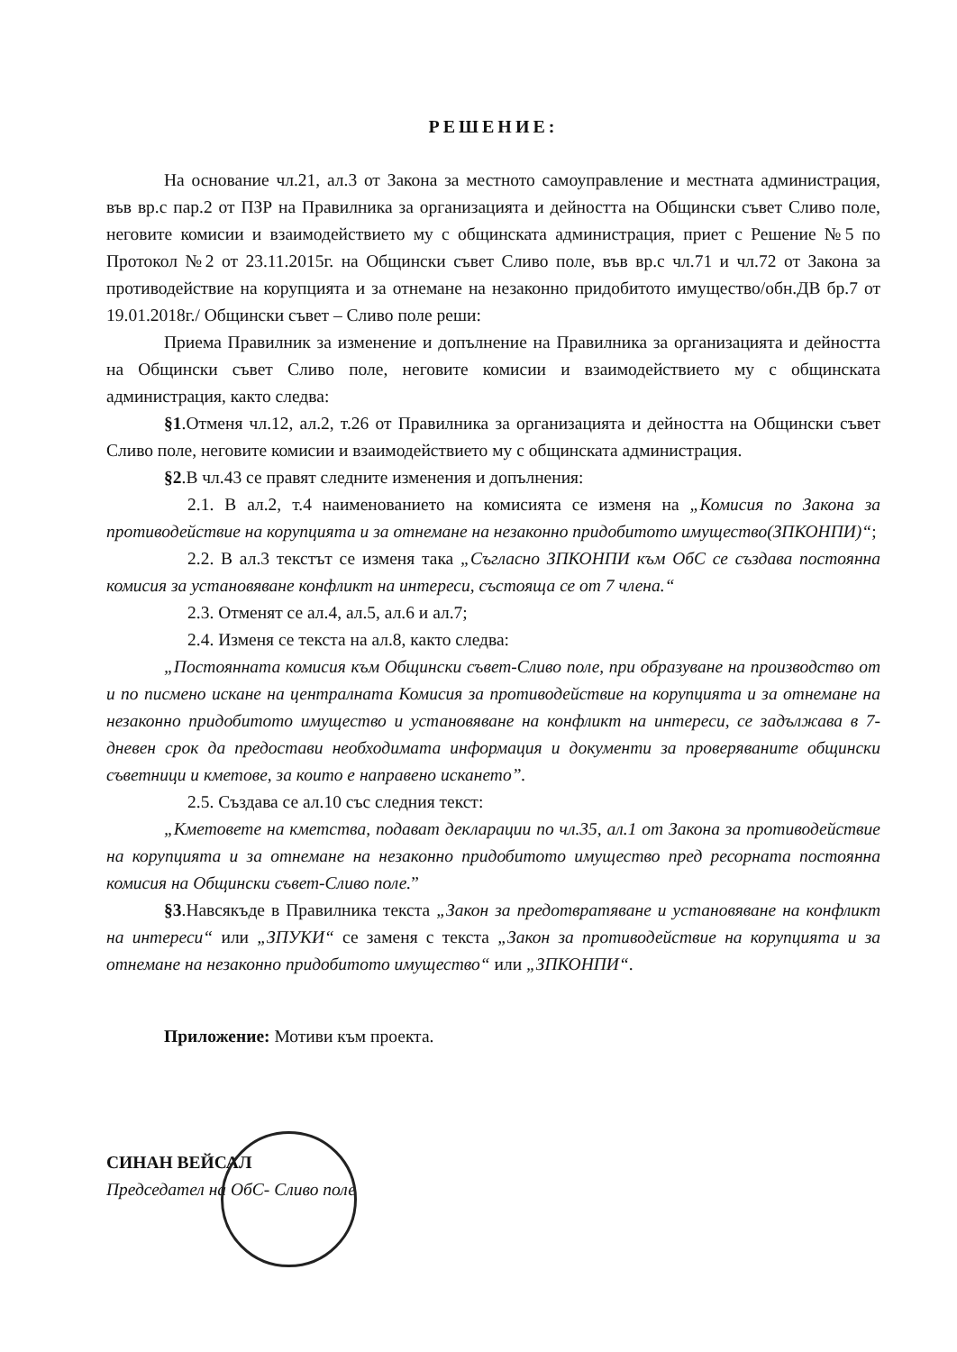РЕШЕНИЕ:
На основание чл.21, ал.3 от Закона за местното самоуправление и местната администрация, във вр.с пар.2 от ПЗР на Правилника за организацията и дейността на Общински съвет Сливо поле, неговите комисии и взаимодействието му с общинската администрация, приет с Решение №5 по Протокол №2 от 23.11.2015г. на Общински съвет Сливо поле, във вр.с чл.71 и чл.72 от Закона за противодействие на корупцията и за отнемане на незаконно придобитото имущество/обн.ДВ бр.7 от 19.01.2018г./ Общински съвет – Сливо поле реши:
Приема Правилник за изменение и допълнение на Правилника за организацията и дейността на Общински съвет Сливо поле, неговите комисии и взаимодействието му с общинската администрация, както следва:
§1.Отменя чл.12, ал.2, т.26 от Правилника за организацията и дейността на Общински съвет Сливо поле, неговите комисии и взаимодействието му с общинската администрация.
§2.В чл.43 се правят следните изменения и допълнения:
2.1. В ал.2, т.4 наименованието на комисията се изменя на „Комисия по Закона за противодействие на корупцията и за отнемане на незаконно придобитото имущество(ЗПКОНПИ)“;
2.2. В ал.3 текстът се изменя така „Съгласно ЗПКОНПИ към ОбС се създава постоянна комисия за установяване конфликт на интереси, състояща се от 7 члена.“
2.3. Отменят се ал.4, ал.5, ал.6 и ал.7;
2.4. Изменя се текста на ал.8, както следва:
„Постоянната комисия към Общински съвет-Сливо поле, при образуване на производство от и по писмено искане на централната Комисия за противодействие на корупцията и за отнемане на незаконно придобитото имущество и установяване на конфликт на интереси, се задължава в 7-дневен срок да предостави необходимата информация и документи за проверяваните общински съветници и кметове, за които е направено искането”.
2.5. Създава се ал.10 със следния текст:
„Кметовете на кметства, подават декларации по чл.35, ал.1 от Закона за противодействие на корупцията и за отнемане на незаконно придобитото имущество пред ресорната постоянна комисия на Общински съвет-Сливо поле.”
§3.Навсякъде в Правилника текста „Закон за предотвратяване и установяване на конфликт на интереси“ или „ЗПУКИ“ се заменя с текста „Закон за противодействие на корупцията и за отнемане на незаконно придобитото имущество“ или „ЗПКОНПИ“.
Приложение: Мотиви към проекта.
СИНАН ВЕЙСАЛ
Председател на ОбС- Сливо поле